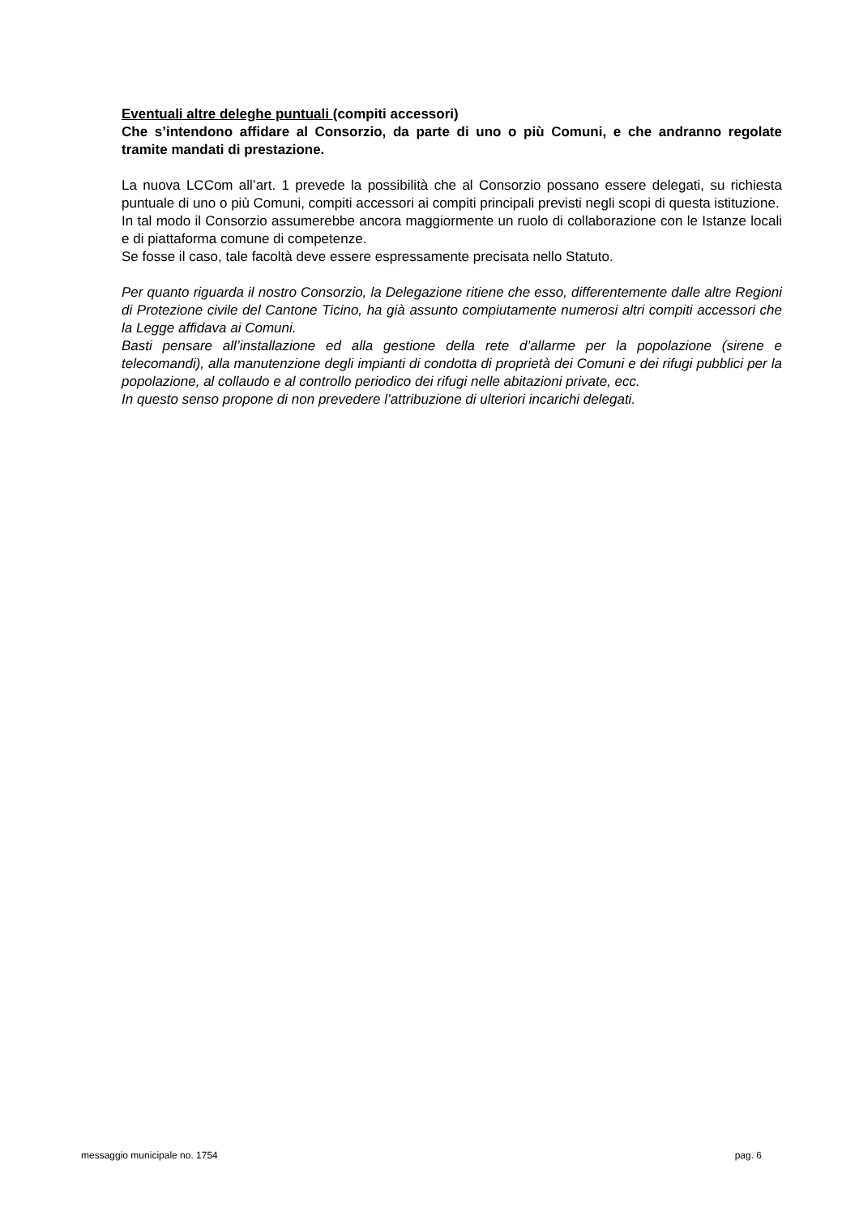Eventuali altre deleghe puntuali (compiti accessori)
Che s’intendono affidare al Consorzio, da parte di uno o più Comuni, e che andranno regolate tramite mandati di prestazione.
La nuova LCCom all’art. 1 prevede la possibilità che al Consorzio possano essere delegati, su richiesta puntuale di uno o più Comuni, compiti accessori ai compiti principali previsti negli scopi di questa istituzione.
In tal modo il Consorzio assumerebbe ancora maggiormente un ruolo di collaborazione con le Istanze locali e di piattaforma comune di competenze.
Se fosse il caso, tale facoltà deve essere espressamente precisata nello Statuto.
Per quanto riguarda il nostro Consorzio, la Delegazione ritiene che esso, differentemente dalle altre Regioni di Protezione civile del Cantone Ticino, ha già assunto compiutamente numerosi altri compiti accessori che la Legge affidava ai Comuni.
Basti pensare all’installazione ed alla gestione della rete d’allarme per la popolazione (sirene e telecomandi), alla manutenzione degli impianti di condotta di proprietà dei Comuni e dei rifugi pubblici per la popolazione, al collaudo e al controllo periodico dei rifugi nelle abitazioni private, ecc.
In questo senso propone di non prevedere l’attribuzione di ulteriori incarichi delegati.
messaggio municipale no. 1754 pag. 6